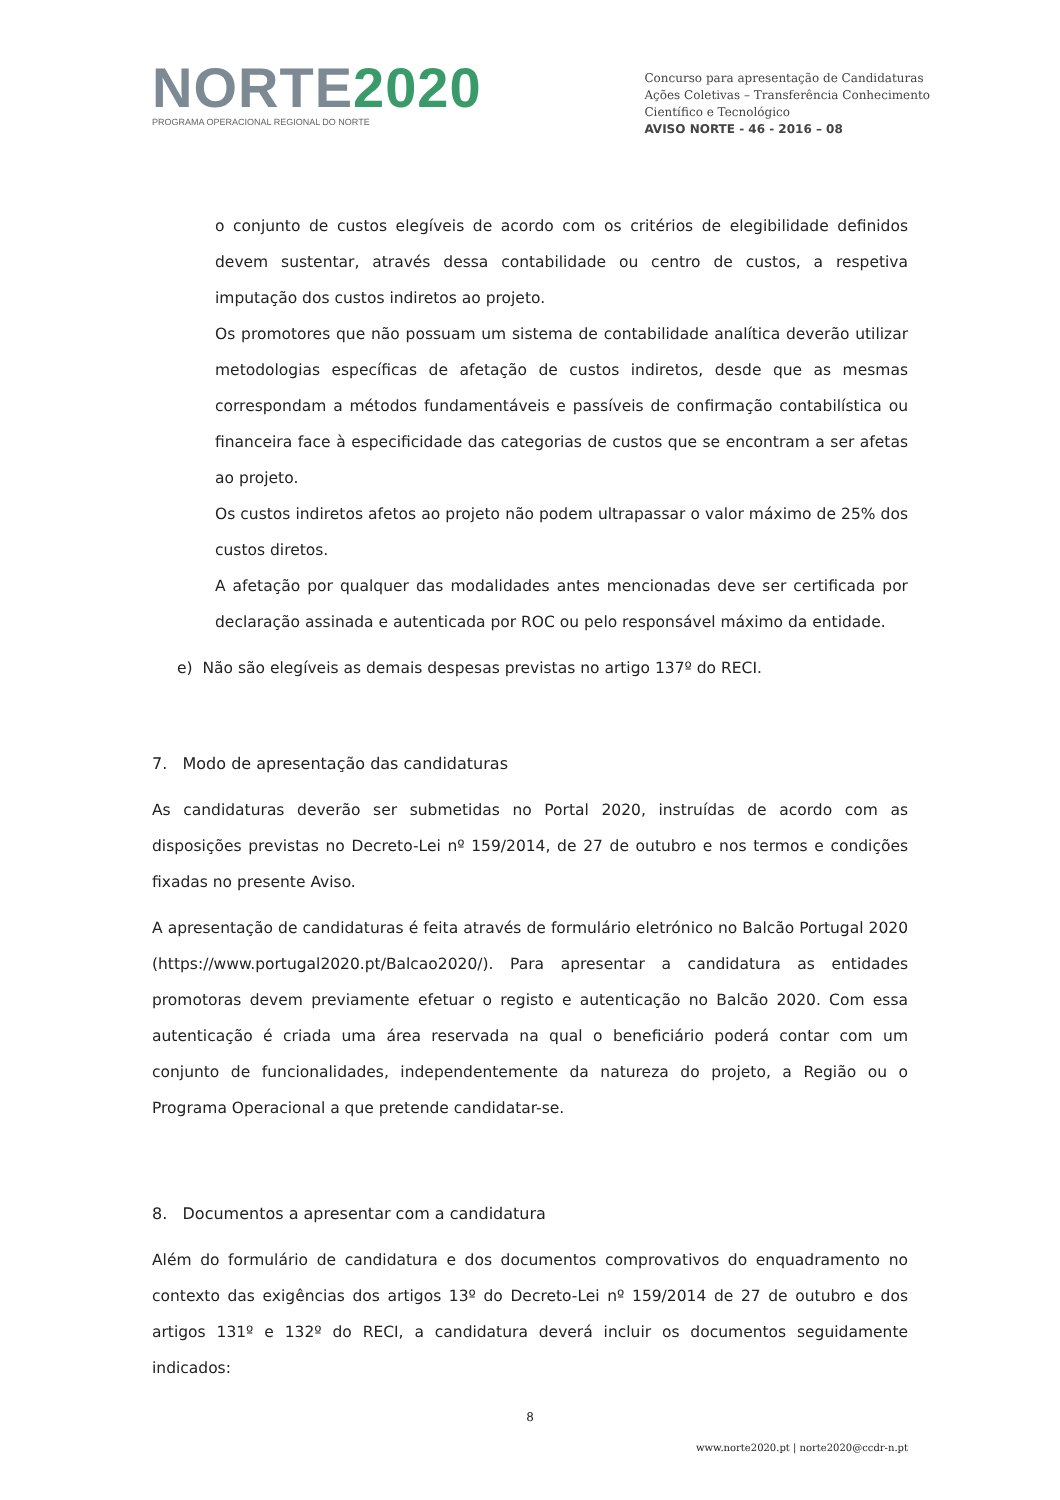NORTE 2020
PROGRAMA OPERACIONAL REGIONAL DO NORTE
Concurso para apresentação de Candidaturas
Ações Coletivas – Transferência Conhecimento
Científico e Tecnológico
AVISO NORTE - 46 - 2016 – 08
o conjunto de custos elegíveis de acordo com os critérios de elegibilidade definidos devem sustentar, através dessa contabilidade ou centro de custos, a respetiva imputação dos custos indiretos ao projeto.
Os promotores que não possuam um sistema de contabilidade analítica deverão utilizar metodologias específicas de afetação de custos indiretos, desde que as mesmas correspondam a métodos fundamentáveis e passíveis de confirmação contabilística ou financeira face à especificidade das categorias de custos que se encontram a ser afetas ao projeto.
Os custos indiretos afetos ao projeto não podem ultrapassar o valor máximo de 25% dos custos diretos.
A afetação por qualquer das modalidades antes mencionadas deve ser certificada por declaração assinada e autenticada por ROC ou pelo responsável máximo da entidade.
e) Não são elegíveis as demais despesas previstas no artigo 137º do RECI.
7. Modo de apresentação das candidaturas
As candidaturas deverão ser submetidas no Portal 2020, instruídas de acordo com as disposições previstas no Decreto-Lei nº 159/2014, de 27 de outubro e nos termos e condições fixadas no presente Aviso.
A apresentação de candidaturas é feita através de formulário eletrónico no Balcão Portugal 2020 (https://www.portugal2020.pt/Balcao2020/). Para apresentar a candidatura as entidades promotoras devem previamente efetuar o registo e autenticação no Balcão 2020. Com essa autenticação é criada uma área reservada na qual o beneficiário poderá contar com um conjunto de funcionalidades, independentemente da natureza do projeto, a Região ou o Programa Operacional a que pretende candidatar-se.
8. Documentos a apresentar com a candidatura
Além do formulário de candidatura e dos documentos comprovativos do enquadramento no contexto das exigências dos artigos 13º do Decreto-Lei nº 159/2014 de 27 de outubro e dos artigos 131º e 132º do RECI, a candidatura deverá incluir os documentos seguidamente indicados:
8
www.norte2020.pt | norte2020@ccdr-n.pt